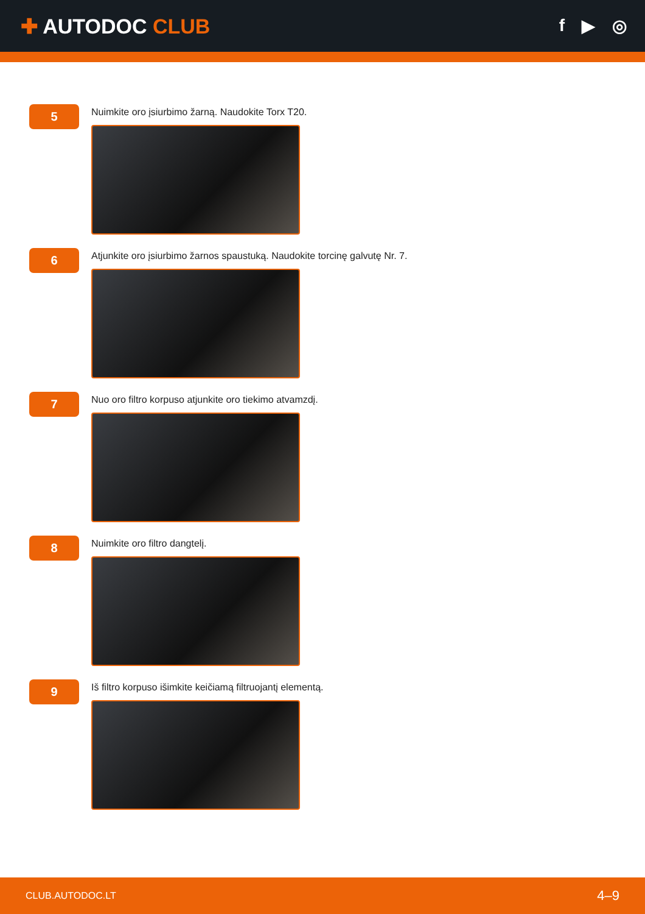✚ AUTODOC CLUB
f ▶ ◎
5
Nuimkite oro įsiurbimo žarną. Naudokite Torx T20.
6
Atjunkite oro įsiurbimo žarnos spaustuką. Naudokite torcinę galvutę Nr. 7.
7
Nuo oro filtro korpuso atjunkite oro tiekimo atvamzdį.
8
Nuimkite oro filtro dangtelį.
9
Iš filtro korpuso išimkite keičiamą filtruojantį elementą.
CLUB.AUTODOC.LT 4–9